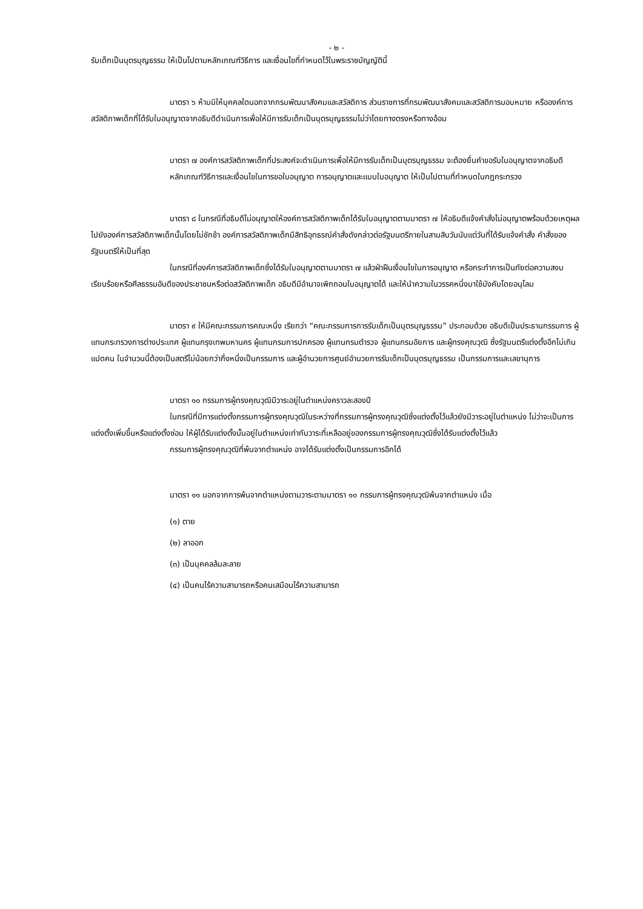- ๒ -
รับเด็กเป็นบุตรบุญธรรม ให้เป็นไปตามหลักเกณฑ์วิธีการ และเงื่อนไขที่กำหนดไว้ในพระราชบัญญัตินี้
มาตรา ๖ ห้ามมิให้บุคคลใดนอกจากกรมพัฒนาสังคมและสวัสดิการ ส่วนราชการที่กรมพัฒนาสังคมและสวัสดิการมอบหมาย หรือองค์การสวัสดิภาพเด็กที่ได้รับใบอนุญาตจากอธิบดีดำเนินการเพื่อให้มีการรับเด็กเป็นบุตรบุญธรรมไม่ว่าโดยทางตรงหรือทางอ้อม
มาตรา ๗ องค์การสวัสดิภาพเด็กที่ประสงค์จะดำเนินการเพื่อให้มีการรับเด็กเป็นบุตรบุญธรรม จะต้องยื่นคำขอรับใบอนุญาตจากอธิบดี
หลักเกณฑ์วิธีการและเงื่อนไขในการขอใบอนุญาต การอนุญาตและแบบใบอนุญาต ให้เป็นไปตามที่กำหนดในกฎกระทรวง
มาตรา ๘ ในกรณีที่อธิบดีไม่อนุญาตให้องค์การสวัสดิภาพเด็กได้รับใบอนุญาตตามมาตรา ๗ ให้อธิบดีแจ้งคำสั่งไม่อนุญาตพร้อมด้วยเหตุผลไปยังองค์การสวัสดิภาพเด็กนั้นโดยไม่ชักช้า องค์การสวัสดิภาพเด็กมีสิทธิอุทธรณ์คำสั่งดังกล่าวต่อรัฐมนตรีภายในสามสิบวันนับแต่วันที่ได้รับแจ้งคำสั่ง คำสั่งของรัฐมนตรีให้เป็นที่สุด
ในกรณีที่องค์การสวัสดิภาพเด็กซึ่งได้รับใบอนุญาตตามมาตรา ๗ แล้วฝ่าฝืนเงื่อนไขในการอนุญาต หรือกระทำการเป็นภัยต่อความสงบเรียบร้อยหรือศีลธรรมอันดีของประชาชนหรือต่อสวัสดิภาพเด็ก อธิบดีมีอำนาจเพิกถอนใบอนุญาตได้ และให้นำความในวรรคหนึ่งมาใช้บังคับโดยอนุโลม
มาตรา ๙ ให้มีคณะกรรมการคณะหนึ่ง เรียกว่า “คณะกรรมการการรับเด็กเป็นบุตรบุญธรรม” ประกอบด้วย อธิบดีเป็นประธานกรรมการ ผู้แทนกระทรวงการต่างประเทศ ผู้แทนกรุงเทพมหานคร ผู้แทนกรมการปกครอง ผู้แทนกรมตำรวจ ผู้แทนกรมอัยการ และผู้ทรงคุณวุฒิ ซึ่งรัฐมนตรีแต่งตั้งอีกไม่เกินแปดคน ในจำนวนนี้ต้องเป็นสตรีไม่น้อยกว่ากึ่งหนึ่งเป็นกรรมการ และผู้อำนวยการศูนย์อำนวยการรับเด็กเป็นบุตรบุญธรรม เป็นกรรมการและเลขานุการ
มาตรา ๑๐ กรรมการผู้ทรงคุณวุฒิมีวาระอยู่ในตำแหน่งคราวละสองปี
ในกรณีที่มีการแต่งตั้งกรรมการผู้ทรงคุณวุฒิในระหว่างที่กรรมการผู้ทรงคุณวุฒิซึ่งแต่งตั้งไว้แล้วยังมีวาระอยู่ในตำแหน่ง ไม่ว่าจะเป็นการแต่งตั้งเพิ่มขึ้นหรือแต่งตั้งซ่อม ให้ผู้ได้รับแต่งตั้งนั้นอยู่ในตำแหน่งเท่ากับวาระที่เหลืออยู่ของกรรมการผู้ทรงคุณวุฒิซึ่งได้รับแต่งตั้งไว้แล้ว
กรรมการผู้ทรงคุณวุฒิที่พ้นจากตำแหน่ง อาจได้รับแต่งตั้งเป็นกรรมการอีกได้
มาตรา ๑๑ นอกจากการพ้นจากตำแหน่งตามวาระตามมาตรา ๑๐ กรรมการผู้ทรงคุณวุฒิพ้นจากตำแหน่ง เมื่อ
(๑) ตาย
(๒) ลาออก
(๓) เป็นบุคคลล้มละลาย
(๔) เป็นคนไร้ความสามารถหรือคนเสมือนไร้ความสามารถ